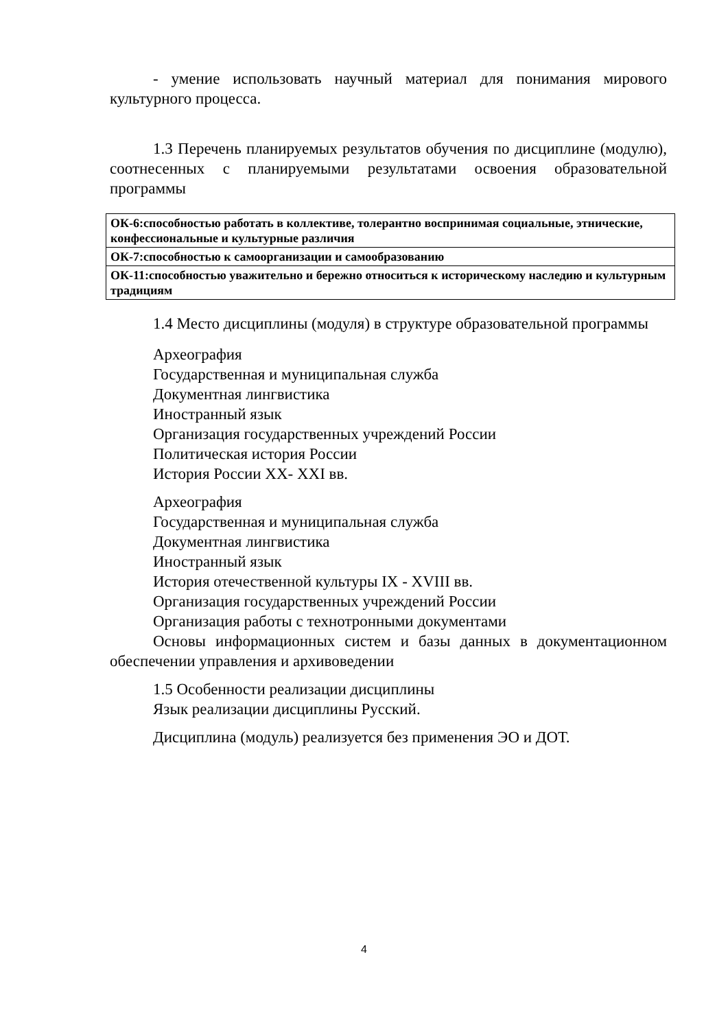- умение использовать научный материал для понимания мирового культурного процесса.
1.3 Перечень планируемых результатов обучения по дисциплине (модулю), соотнесенных с планируемыми результатами освоения образовательной программы
| ОК-6:способностью работать в коллективе, толерантно воспринимая социальные, этнические, конфессиональные и культурные различия |
| ОК-7:способностью к самоорганизации и самообразованию |
| ОК-11:способностью уважительно и бережно относиться к историческому наследию и культурным традициям |
1.4 Место дисциплины (модуля) в структуре образовательной программы
Археография
Государственная и муниципальная служба
Документная лингвистика
Иностранный язык
Организация государственных учреждений России
Политическая история России
История России XX- XXI вв.
Археография
Государственная и муниципальная служба
Документная лингвистика
Иностранный язык
История отечественной культуры IX - XVIII вв.
Организация государственных учреждений России
Организация работы с технотронными документами
Основы информационных систем и базы данных в документационном обеспечении управления и архивоведении
1.5 Особенности реализации дисциплины
Язык реализации дисциплины Русский.
Дисциплина (модуль) реализуется без применения ЭО и ДОТ.
4